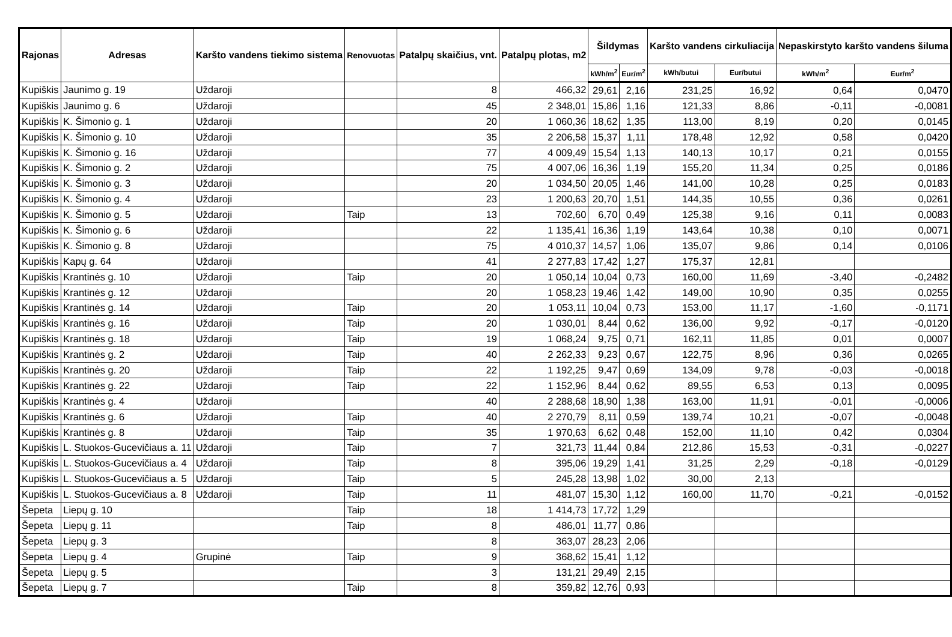| Rajonas | Adresas | Karšto vandens tiekimo sistema | Renovuotas | Patalpų skaičius, vnt. | Patalpų plotas, m2 | Šildymas | | Karšto vandens cirkuliacija | | Nepaskirstyto karšto vandens šiluma | |
| --- | --- | --- | --- | --- | --- | --- | --- | --- | --- | --- | --- |
| | | | | | | kWh/m<sup>2</sup> | Eur/m<sup>2</sup> | kWh/butui | Eur/butui | kWh/m<sup>2</sup> | Eur/m<sup>2</sup> |
| Kupiškis | Jaunimo g. 19 | Uždaroji | | 8 | 466,32 | 29,61 | 2,16 | 231,25 | 16,92 | 0,64 | 0,0470 |
| Kupiškis | Jaunimo g. 6 | Uždaroji | | 45 | 2 348,01 | 15,86 | 1,16 | 121,33 | 8,86 | -0,11 | -0,0081 |
| Kupiškis | K. Šimonio g. 1 | Uždaroji | | 20 | 1 060,36 | 18,62 | 1,35 | 113,00 | 8,19 | 0,20 | 0,0145 |
| Kupiškis | K. Šimonio g. 10 | Uždaroji | | 35 | 2 206,58 | 15,37 | 1,11 | 178,48 | 12,92 | 0,58 | 0,0420 |
| Kupiškis | K. Šimonio g. 16 | Uždaroji | | 77 | 4 009,49 | 15,54 | 1,13 | 140,13 | 10,17 | 0,21 | 0,0155 |
| Kupiškis | K. Šimonio g. 2 | Uždaroji | | 75 | 4 007,06 | 16,36 | 1,19 | 155,20 | 11,34 | 0,25 | 0,0186 |
| Kupiškis | K. Šimonio g. 3 | Uždaroji | | 20 | 1 034,50 | 20,05 | 1,46 | 141,00 | 10,28 | 0,25 | 0,0183 |
| Kupiškis | K. Šimonio g. 4 | Uždaroji | | 23 | 1 200,63 | 20,70 | 1,51 | 144,35 | 10,55 | 0,36 | 0,0261 |
| Kupiškis | K. Šimonio g. 5 | Uždaroji | Taip | 13 | 702,60 | 6,70 | 0,49 | 125,38 | 9,16 | 0,11 | 0,0083 |
| Kupiškis | K. Šimonio g. 6 | Uždaroji | | 22 | 1 135,41 | 16,36 | 1,19 | 143,64 | 10,38 | 0,10 | 0,0071 |
| Kupiškis | K. Šimonio g. 8 | Uždaroji | | 75 | 4 010,37 | 14,57 | 1,06 | 135,07 | 9,86 | 0,14 | 0,0106 |
| Kupiškis | Kapų g. 64 | Uždaroji | | 41 | 2 277,83 | 17,42 | 1,27 | 175,37 | 12,81 | | |
| Kupiškis | Krantinės g. 10 | Uždaroji | Taip | 20 | 1 050,14 | 10,04 | 0,73 | 160,00 | 11,69 | -3,40 | -0,2482 |
| Kupiškis | Krantinės g. 12 | Uždaroji | | 20 | 1 058,23 | 19,46 | 1,42 | 149,00 | 10,90 | 0,35 | 0,0255 |
| Kupiškis | Krantinės g. 14 | Uždaroji | Taip | 20 | 1 053,11 | 10,04 | 0,73 | 153,00 | 11,17 | -1,60 | -0,1171 |
| Kupiškis | Krantinės g. 16 | Uždaroji | Taip | 20 | 1 030,01 | 8,44 | 0,62 | 136,00 | 9,92 | -0,17 | -0,0120 |
| Kupiškis | Krantinės g. 18 | Uždaroji | Taip | 19 | 1 068,24 | 9,75 | 0,71 | 162,11 | 11,85 | 0,01 | 0,0007 |
| Kupiškis | Krantinės g. 2 | Uždaroji | Taip | 40 | 2 262,33 | 9,23 | 0,67 | 122,75 | 8,96 | 0,36 | 0,0265 |
| Kupiškis | Krantinės g. 20 | Uždaroji | Taip | 22 | 1 192,25 | 9,47 | 0,69 | 134,09 | 9,78 | -0,03 | -0,0018 |
| Kupiškis | Krantinės g. 22 | Uždaroji | Taip | 22 | 1 152,96 | 8,44 | 0,62 | 89,55 | 6,53 | 0,13 | 0,0095 |
| Kupiškis | Krantinės g. 4 | Uždaroji | | 40 | 2 288,68 | 18,90 | 1,38 | 163,00 | 11,91 | -0,01 | -0,0006 |
| Kupiškis | Krantinės g. 6 | Uždaroji | Taip | 40 | 2 270,79 | 8,11 | 0,59 | 139,74 | 10,21 | -0,07 | -0,0048 |
| Kupiškis | Krantinės g. 8 | Uždaroji | Taip | 35 | 1 970,63 | 6,62 | 0,48 | 152,00 | 11,10 | 0,42 | 0,0304 |
| Kupiškis | L. Stuokos-Gucevičiaus a. 11 | Uždaroji | Taip | 7 | 321,73 | 11,44 | 0,84 | 212,86 | 15,53 | -0,31 | -0,0227 |
| Kupiškis | L. Stuokos-Gucevičiaus a. 4 | Uždaroji | Taip | 8 | 395,06 | 19,29 | 1,41 | 31,25 | 2,29 | -0,18 | -0,0129 |
| Kupiškis | L. Stuokos-Gucevičiaus a. 5 | Uždaroji | Taip | 5 | 245,28 | 13,98 | 1,02 | 30,00 | 2,13 | | |
| Kupiškis | L. Stuokos-Gucevičiaus a. 8 | Uždaroji | Taip | 11 | 481,07 | 15,30 | 1,12 | 160,00 | 11,70 | -0,21 | -0,0152 |
| Šepeta | Liepų g. 10 | | Taip | 18 | 1 414,73 | 17,72 | 1,29 | | | | |
| Šepeta | Liepų g. 11 | | Taip | 8 | 486,01 | 11,77 | 0,86 | | | | |
| Šepeta | Liepų g. 3 | | | 8 | 363,07 | 28,23 | 2,06 | | | | |
| Šepeta | Liepų g. 4 | Grupinė | Taip | 9 | 368,62 | 15,41 | 1,12 | | | | |
| Šepeta | Liepų g. 5 | | | 3 | 131,21 | 29,49 | 2,15 | | | | |
| Šepeta | Liepų g. 7 | | Taip | 8 | 359,82 | 12,76 | 0,93 | | | | |